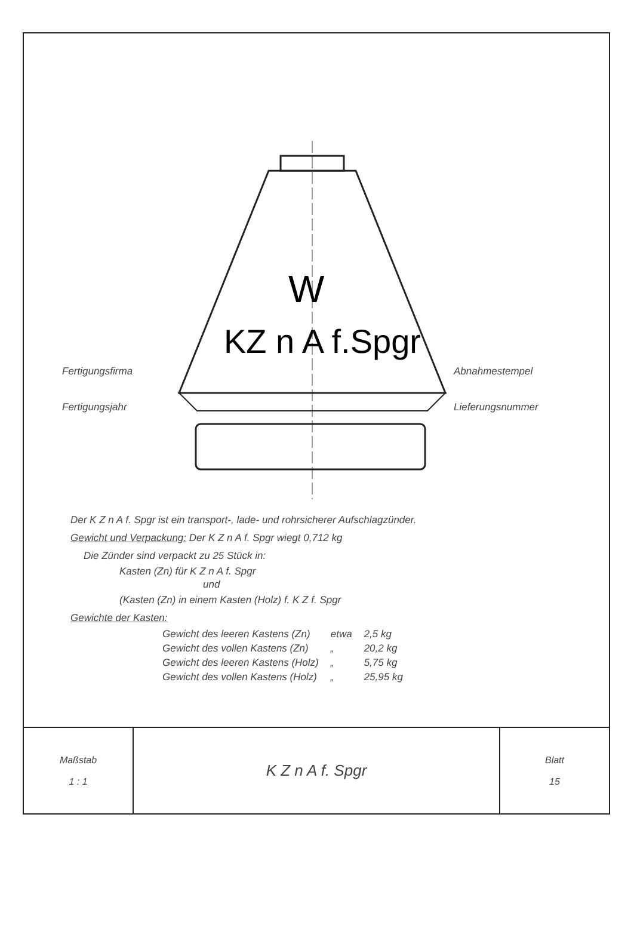W
KZ n A f.Spgr
Fertigungsfirma Abnahmestempel
Fertigungsjahr Lieferungsnummer
Der K Z n A f. Spgr ist ein transport-, lade- und rohrsicherer Aufschlagzünder.
Gewicht und Verpackung: Der K Z n A f. Spgr wiegt 0,712 kg
Die Zünder sind verpackt zu 25 Stück in:
Kasten (Zn) für K Z n A f. Spgr
und
(Kasten (Zn) in einem Kasten (Holz) f. K Z f. Spgr
Gewichte der Kasten:
| Gewicht des leeren Kastens (Zn) | etwa | 2,5 kg |
| Gewicht des vollen Kastens (Zn) | „ | 20,2 kg |
| Gewicht des leeren Kastens (Holz) | „ | 5,75 kg |
| Gewicht des vollen Kastens (Holz) | „ | 25,95 kg |
| Maßstab 1 : 1 | K Z n A f. Spgr | Blatt 15 |